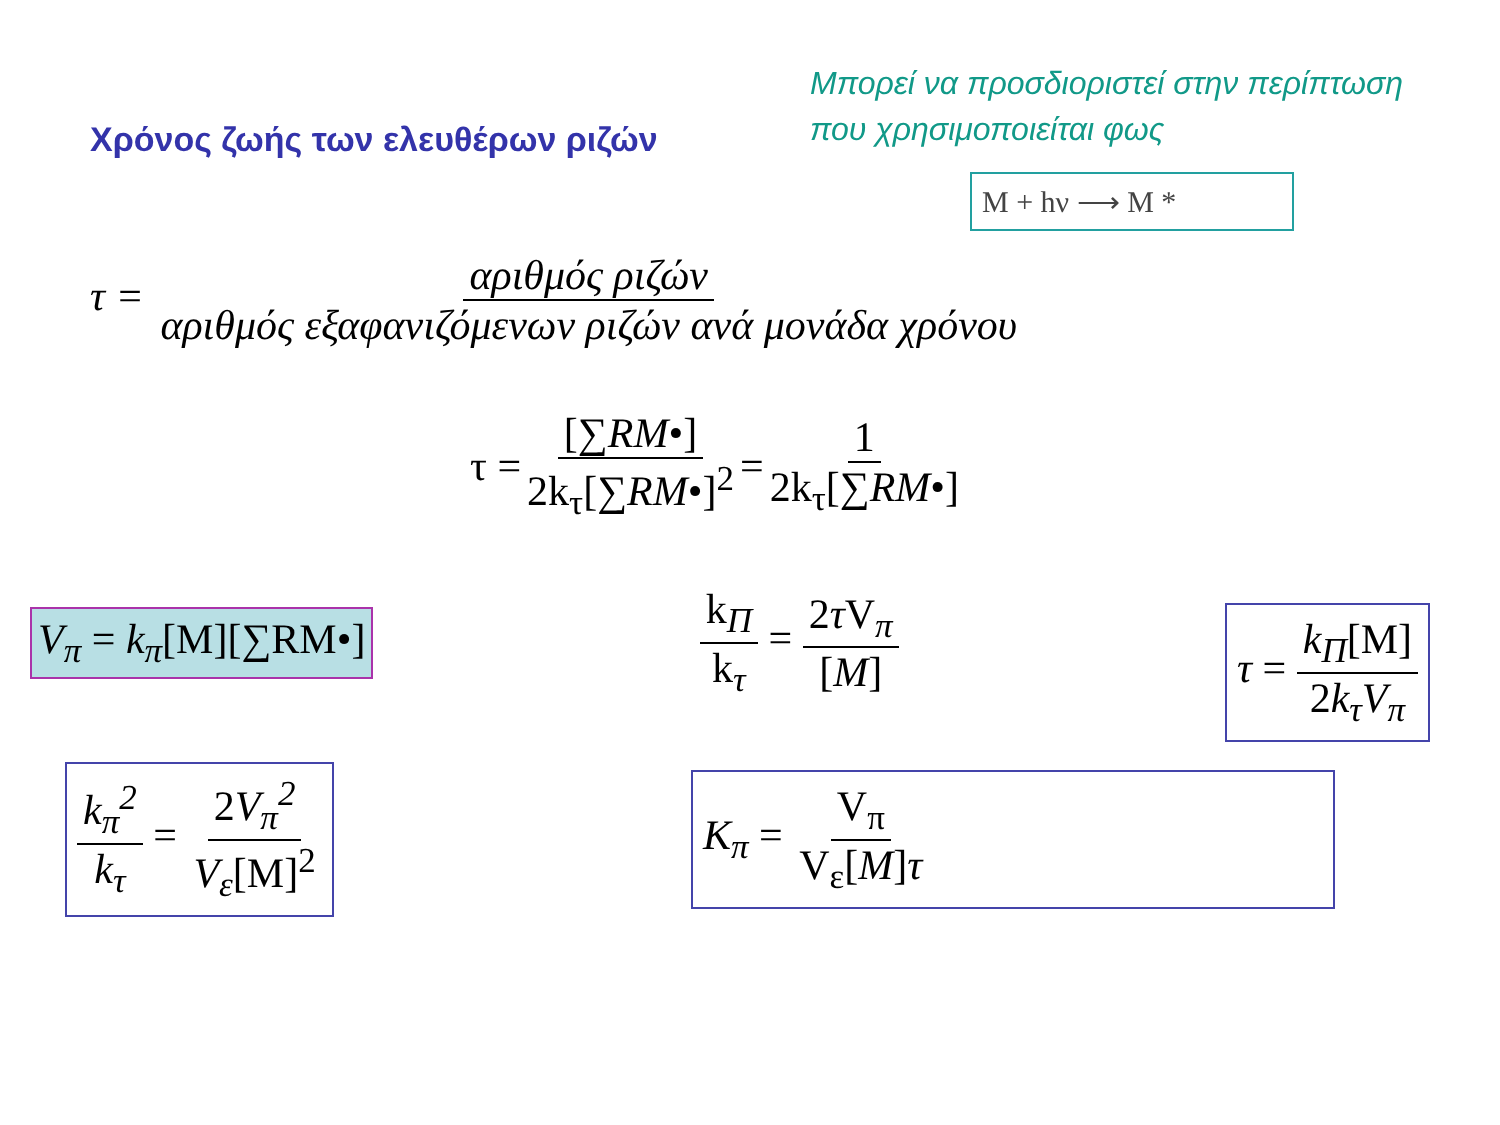Χρόνος ζωής των ελευθέρων ριζών
Μπορεί να προσδιοριστεί στην περίπτωση που χρησιμοποιείται φως
M + hν ⟶ M *
τ = αριθμός ριζών αριθμός εξαφανιζόμενων ριζών ανά μονάδα χρόνου
τ = [∑RM•] 2k<sub>τ</sub>[∑RM•]<sup>2</sup> = 1 2k<sub>τ</sub>[∑RM•]
V<sub>π</sub> = k<sub>π</sub>[M][∑RM•] k<sub>Π</sub> k<sub>τ</sub> = 2τ V<sub>π</sub> [M] τ = k<sub>Π</sub>[M] 2k<sub>τ</sub>V<sub>π</sub>
k<sub>π</sub><sup>2</sup> k<sub>τ</sub> = 2V<sub>π</sub><sup>2</sup> V<sub>ε</sub>[M]<sup>2</sup> K<sub>π</sub> = V<sub>π</sub> V<sub>ε</sub>[M]τ